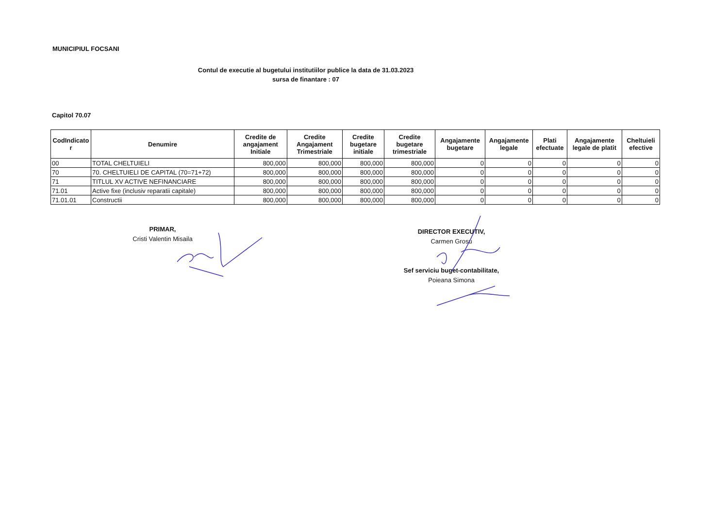MUNICIPIUL FOCSANI
Contul de executie al bugetului institutiilor publice la data de 31.03.2023
sursa de finantare : 07
Capitol 70.07
| CodIndicato r | Denumire | Credite de angajament Initiale | Credite Angajament Trimestriale | Credite bugetare initiale | Credite bugetare trimestriale | Angajamente bugetare | Angajamente legale | Plati efectuate | Angajamente legale de platit | Cheltuieli efective |
| --- | --- | --- | --- | --- | --- | --- | --- | --- | --- | --- |
| 00 | TOTAL CHELTUIELI | 800,000 | 800,000 | 800,000 | 800,000 | 0 | 0 | 0 | 0 | 0 |
| 70 | 70. CHELTUIELI DE CAPITAL (70=71+72) | 800,000 | 800,000 | 800,000 | 800,000 | 0 | 0 | 0 | 0 | 0 |
| 71 | TITLUL XV ACTIVE NEFINANCIARE | 800,000 | 800,000 | 800,000 | 800,000 | 0 | 0 | 0 | 0 | 0 |
| 71.01 | Active fixe (inclusiv reparatii capitale) | 800,000 | 800,000 | 800,000 | 800,000 | 0 | 0 | 0 | 0 | 0 |
| 71.01.01 | Constructii | 800,000 | 800,000 | 800,000 | 800,000 | 0 | 0 | 0 | 0 | 0 |
PRIMAR,
Cristi Valentin Misaila
DIRECTOR EXECUTIV,
Carmen Grosu
Sef serviciu buget-contabilitate,
Poieana Simona